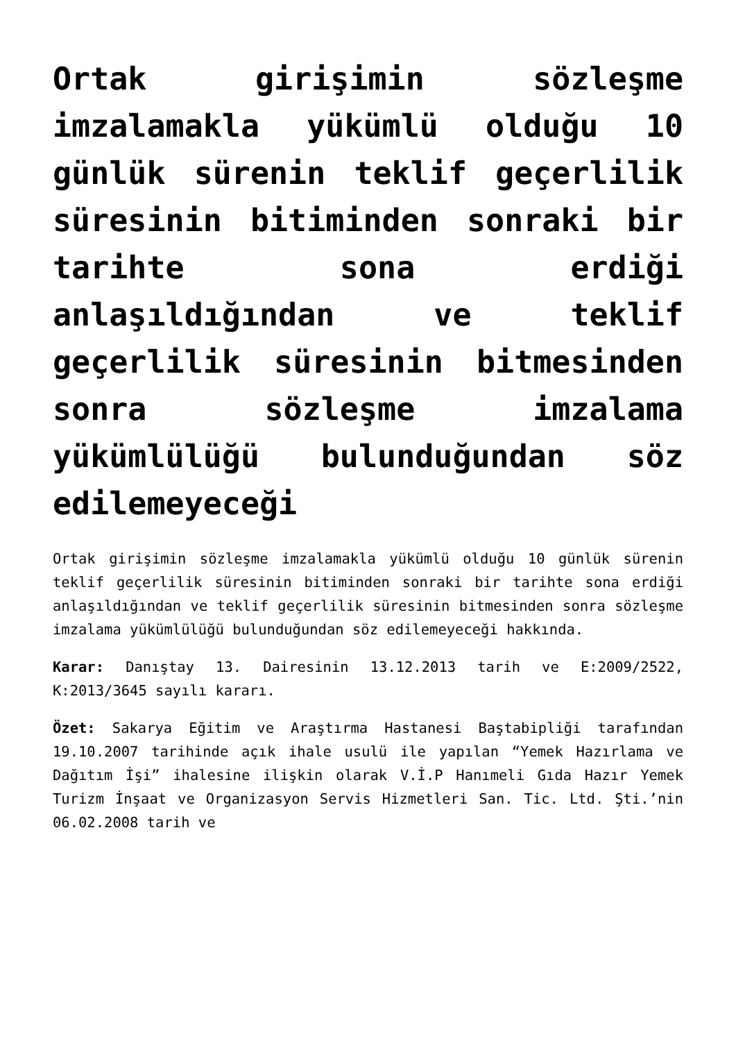Ortak girişimin sözleşme imzalamakla yükümlü olduğu 10 günlük sürenin teklif geçerlilik süresinin bitiminden sonraki bir tarihte sona erdiği anlaşıldığından ve teklif geçerlilik süresinin bitmesinden sonra sözleşme imzalama yükümlülüğü bulunduğundan söz edilemeyeceği
Ortak girişimin sözleşme imzalamakla yükümlü olduğu 10 günlük sürenin teklif geçerlilik süresinin bitiminden sonraki bir tarihte sona erdiği anlaşıldığından ve teklif geçerlilik süresinin bitmesinden sonra sözleşme imzalama yükümlülüğü bulunduğundan söz edilemeyeceği hakkında.
Karar: Danıştay 13. Dairesinin 13.12.2013 tarih ve E:2009/2522, K:2013/3645 sayılı kararı.
Özet: Sakarya Eğitim ve Araştırma Hastanesi Baştabipliği tarafından 19.10.2007 tarihinde açık ihale usulü ile yapılan “Yemek Hazırlama ve Dağıtım İşi” ihalesine ilişkin olarak V.İ.P Hanımeli Gıda Hazır Yemek Turizm İnşaat ve Organizasyon Servis Hizmetleri San. Tic. Ltd. Şti.’nin 06.02.2008 tarih ve